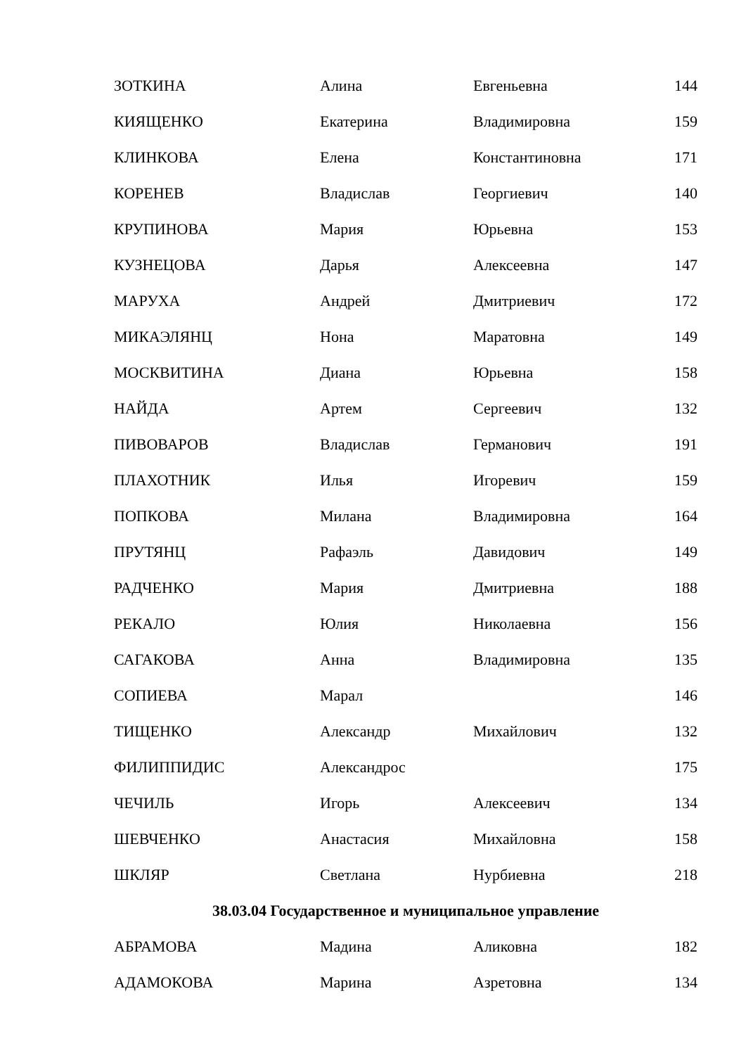| ЗОТКИНА | Алина | Евгеньевна | 144 |
| КИЯЩЕНКО | Екатерина | Владимировна | 159 |
| КЛИНКОВА | Елена | Константиновна | 171 |
| КОРЕНЕВ | Владислав | Георгиевич | 140 |
| КРУПИНОВА | Мария | Юрьевна | 153 |
| КУЗНЕЦОВА | Дарья | Алексеевна | 147 |
| МАРУХА | Андрей | Дмитриевич | 172 |
| МИКАЭЛЯНЦ | Нона | Маратовна | 149 |
| МОСКВИТИНА | Диана | Юрьевна | 158 |
| НАЙДА | Артем | Сергеевич | 132 |
| ПИВОВАРОВ | Владислав | Германович | 191 |
| ПЛАХОТНИК | Илья | Игоревич | 159 |
| ПОПКОВА | Милана | Владимировна | 164 |
| ПРУТЯНЦ | Рафаэль | Давидович | 149 |
| РАДЧЕНКО | Мария | Дмитриевна | 188 |
| РЕКАЛО | Юлия | Николаевна | 156 |
| САГАКОВА | Анна | Владимировна | 135 |
| СОПИЕВА | Марал | | 146 |
| ТИЩЕНКО | Александр | Михайлович | 132 |
| ФИЛИППИДИС | Александрос | | 175 |
| ЧЕЧИЛЬ | Игорь | Алексеевич | 134 |
| ШЕВЧЕНКО | Анастасия | Михайловна | 158 |
| ШКЛЯР | Светлана | Нурбиевна | 218 |
38.03.04 Государственное и муниципальное управление
| АБРАМОВА | Мадина | Аликовна | 182 |
| АДАМОКОВА | Марина | Азретовна | 134 |